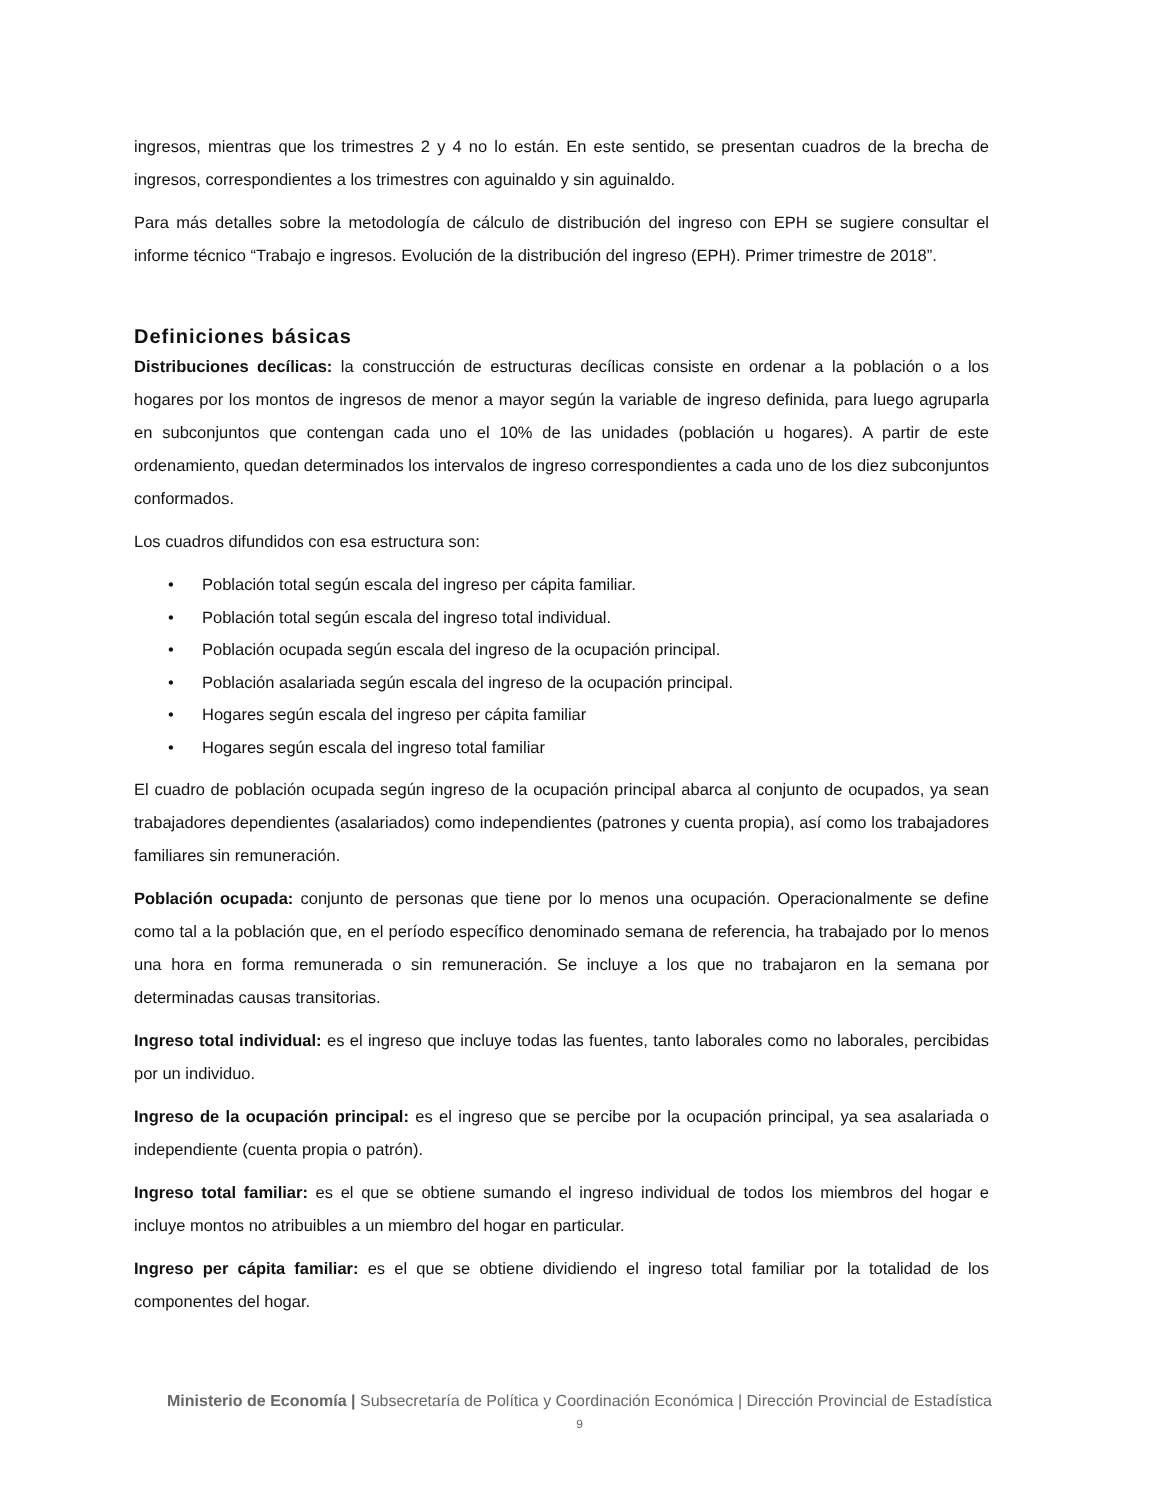ingresos, mientras que los trimestres 2 y 4 no lo están. En este sentido, se presentan cuadros de la brecha de ingresos, correspondientes a los trimestres con aguinaldo y sin aguinaldo.
Para más detalles sobre la metodología de cálculo de distribución del ingreso con EPH se sugiere consultar el informe técnico “Trabajo e ingresos. Evolución de la distribución del ingreso (EPH). Primer trimestre de 2018”.
Definiciones básicas
Distribuciones decílicas: la construcción de estructuras decílicas consiste en ordenar a la población o a los hogares por los montos de ingresos de menor a mayor según la variable de ingreso definida, para luego agruparla en subconjuntos que contengan cada uno el 10% de las unidades (población u hogares). A partir de este ordenamiento, quedan determinados los intervalos de ingreso correspondientes a cada uno de los diez subconjuntos conformados.
Los cuadros difundidos con esa estructura son:
• Población total según escala del ingreso per cápita familiar.
• Población total según escala del ingreso total individual.
• Población ocupada según escala del ingreso de la ocupación principal.
• Población asalariada según escala del ingreso de la ocupación principal.
• Hogares según escala del ingreso per cápita familiar
• Hogares según escala del ingreso total familiar
El cuadro de población ocupada según ingreso de la ocupación principal abarca al conjunto de ocupados, ya sean trabajadores dependientes (asalariados) como independientes (patrones y cuenta propia), así como los trabajadores familiares sin remuneración.
Población ocupada: conjunto de personas que tiene por lo menos una ocupación. Operacionalmente se define como tal a la población que, en el período específico denominado semana de referencia, ha trabajado por lo menos una hora en forma remunerada o sin remuneración. Se incluye a los que no trabajaron en la semana por determinadas causas transitorias.
Ingreso total individual: es el ingreso que incluye todas las fuentes, tanto laborales como no laborales, percibidas por un individuo.
Ingreso de la ocupación principal: es el ingreso que se percibe por la ocupación principal, ya sea asalariada o independiente (cuenta propia o patrón).
Ingreso total familiar: es el que se obtiene sumando el ingreso individual de todos los miembros del hogar e incluye montos no atribuibles a un miembro del hogar en particular.
Ingreso per cápita familiar: es el que se obtiene dividiendo el ingreso total familiar por la totalidad de los componentes del hogar.
Ministerio de Economía | Subsecretaría de Política y Coordinación Económica | Dirección Provincial de Estadística
9